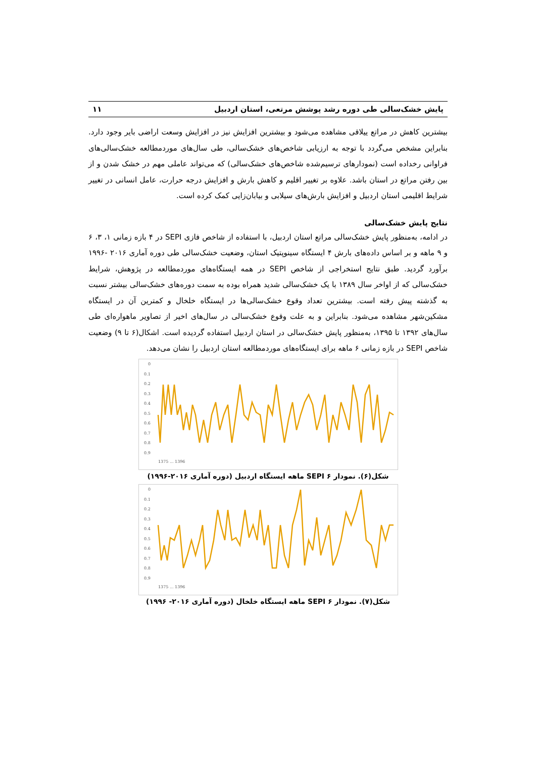پایش خشک‌سالی طی دوره رشد پوشش مرتعی، استان اردبیل ۱۱
بیشترین کاهش در مراتع ییلاقی مشاهده می‌شود و بیشترین افزایش نیز در افزایش وسعت اراضی بایر وجود دارد. بنابراین مشخص می‌گردد با توجه به ارزیابی شاخص‌های خشک‌سالی، طی سال‌های موردمطالعه خشک‌سالی‌های فراوانی رخداده است (نمودارهای ترسیم‌شده شاخص‌های خشک‌سالی) که می‌تواند عاملی مهم در خشک شدن و از بین رفتن مراتع در استان باشد. علاوه بر تغییر اقلیم و کاهش بارش و افزایش درجه حرارت، عامل انسانی در تغییر شرایط اقلیمی استان اردبیل و افزایش بارش‌های سیلابی و بیابان‌زایی کمک کرده است.
نتایج پایش خشک‌سالی
در ادامه، به‌منظور پایش خشک‌سالی مراتع استان اردبیل، با استفاده از شاخص فازی SEPI در ۴ بازه زمانی ۱، ۳، ۶ و ۹ ماهه و بر اساس داده‌های بارش ۴ ایستگاه سینوپتیک استان، وضعیت خشک‌سالی طی دوره آماری ۲۰۱۶ -۱۹۹۶ برآورد گردید. طبق نتایج استخراجی از شاخص SEPI در همه ایستگاه‌های موردمطالعه در پژوهش، شرایط خشک‌سالی که از اواخر سال ۱۳۸۹ با یک خشک‌سالی شدید همراه بوده به سمت دوره‌های خشک‌سالی بیشتر نسبت به گذشته پیش رفته است. بیشترین تعداد وقوع خشک‌سالی‌ها در ایستگاه خلخال و کمترین آن در ایستگاه مشکین‌شهر مشاهده می‌شود. بنابراین و به علت وقوع خشک‌سالی در سال‌های اخیر از تصاویر ماهواره‌ای طی سال‌های ۱۳۹۲ تا ۱۳۹۵، به‌منظور پایش خشک‌سالی در استان اردبیل استفاده گردیده است. اشکال(۶ تا ۹) وضعیت شاخص SEPI در بازه زمانی ۶ ماهه برای ایستگاه‌های موردمطالعه استان اردبیل را نشان می‌دهد.
0
0.1
0.2
0.3
0.4
0.5
0.6
0.7
0.8
0.9
1375 ... 1396
شکل(۶). نمودار SEPI ۶ ماهه ایستگاه اردبیل (دوره آماری ۲۰۱۶-۱۹۹۶)
0
0.1
0.2
0.3
0.4
0.5
0.6
0.7
0.8
0.9
1375 ... 1396
شکل(۷). نمودار SEPI ۶ ماهه ایستگاه خلخال (دوره آماری ۲۰۱۶- ۱۹۹۶)